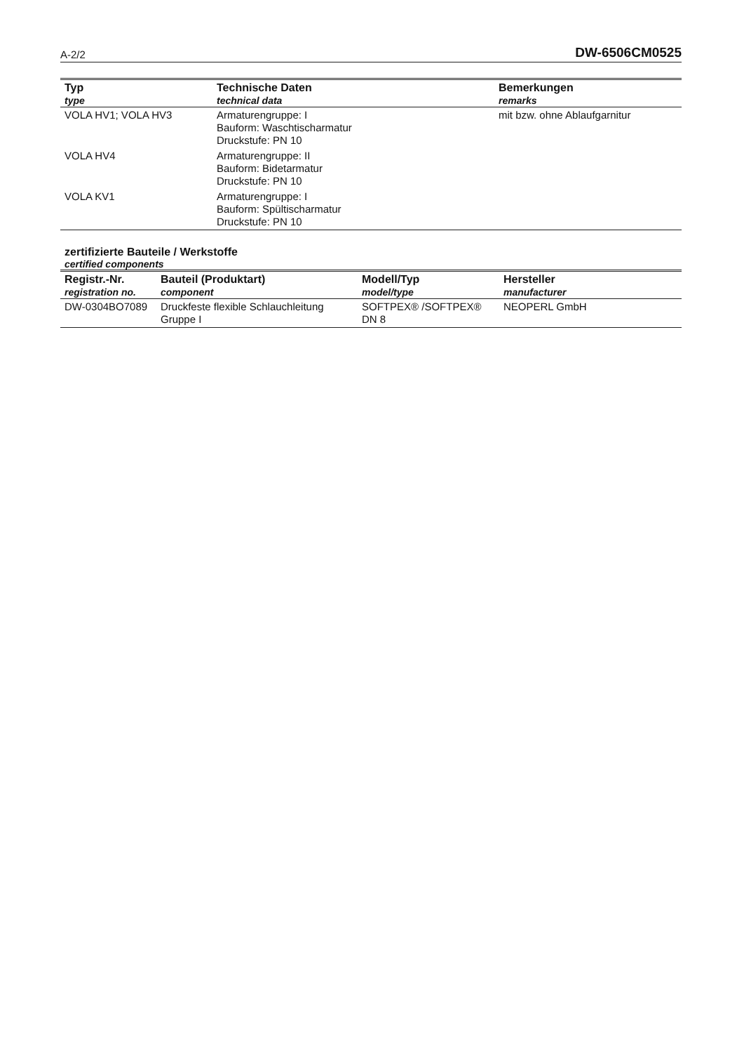A-2/2 DW-6506CM0525
| Typ type | Technische Daten technical data | Bemerkungen remarks |
| --- | --- | --- |
| VOLA HV1; VOLA HV3 | Armaturengruppe: I Bauform: Waschtischarmatur Druckstufe: PN 10 | mit bzw. ohne Ablaufgarnitur |
| VOLA HV4 | Armaturengruppe: II Bauform: Bidetarmatur Druckstufe: PN 10 | |
| VOLA KV1 | Armaturengruppe: I Bauform: Spültischarmatur Druckstufe: PN 10 | |
zertifizierte Bauteile / Werkstoffe
certified components
| Registr.-Nr. registration no. | Bauteil (Produktart) component | Modell/Typ model/type | Hersteller manufacturer |
| --- | --- | --- | --- |
| DW-0304BO7089 | Druckfeste flexible Schlauchleitung Gruppe I | SOFTPEX® /SOFTPEX® DN 8 | NEOPERL GmbH |